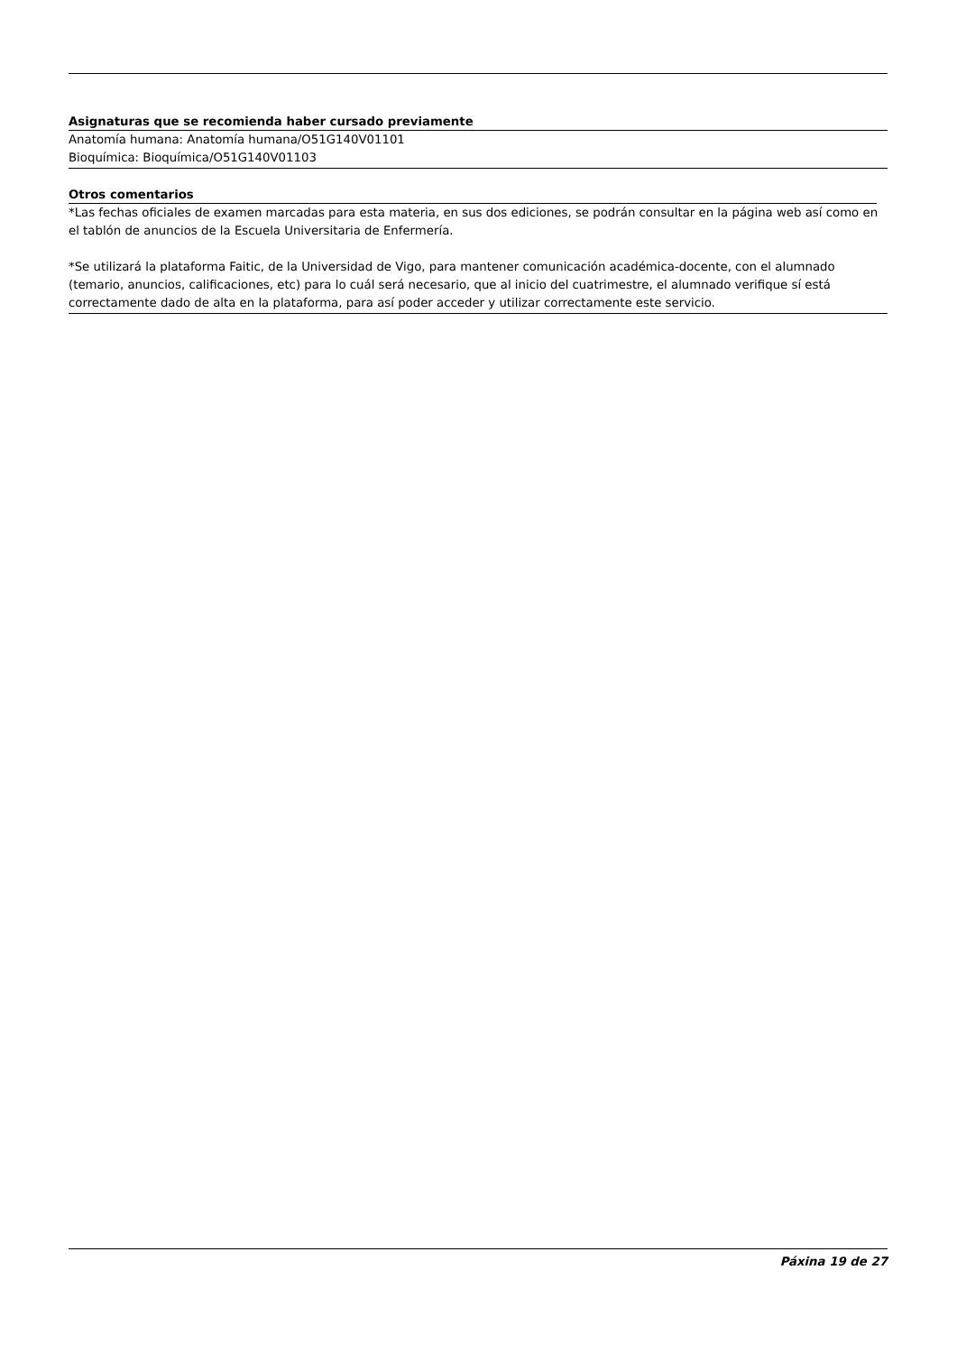Asignaturas que se recomienda haber cursado previamente
Anatomía humana: Anatomía humana/O51G140V01101
Bioquímica: Bioquímica/O51G140V01103
Otros comentarios
*Las fechas oficiales de examen marcadas para esta materia, en sus dos ediciones, se podrán consultar en la página web así como en el tablón de anuncios de la Escuela Universitaria de Enfermería.
*Se utilizará la plataforma Faitic, de la Universidad de Vigo, para mantener comunicación académica-docente, con el alumnado (temario, anuncios, calificaciones, etc) para lo cuál será necesario, que al inicio del cuatrimestre, el alumnado verifique sí está correctamente dado de alta en la plataforma, para así poder acceder y utilizar correctamente este servicio.
Páxina 19 de 27